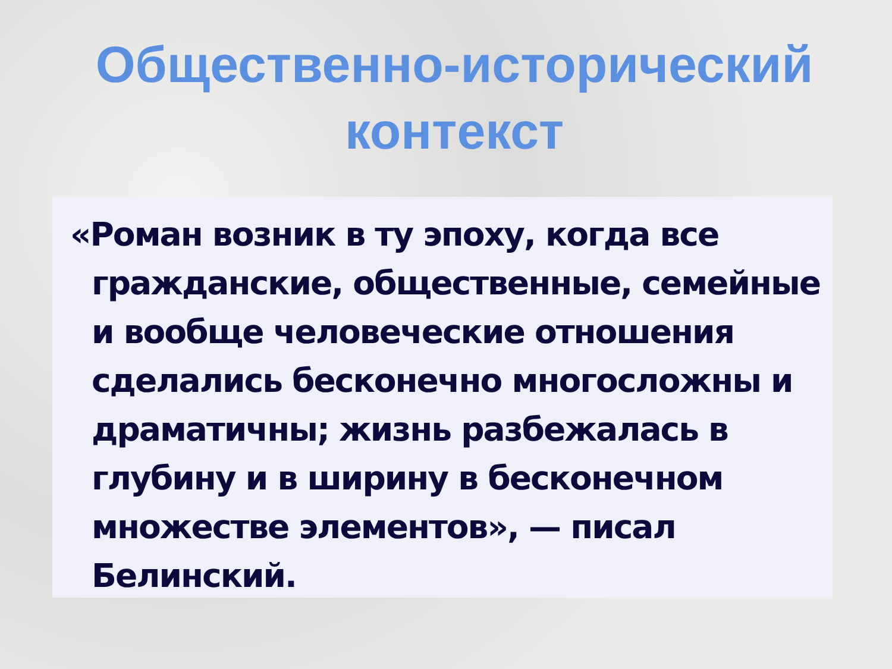Общественно-исторический
контекст
«Роман возник в ту эпоху, когда все гражданские, общественные, семейные и вообще человеческие отношения сделались бесконечно многосложны и драматичны; жизнь разбежалась в глубину и в ширину в бесконечном множестве элементов», — писал Белинский.